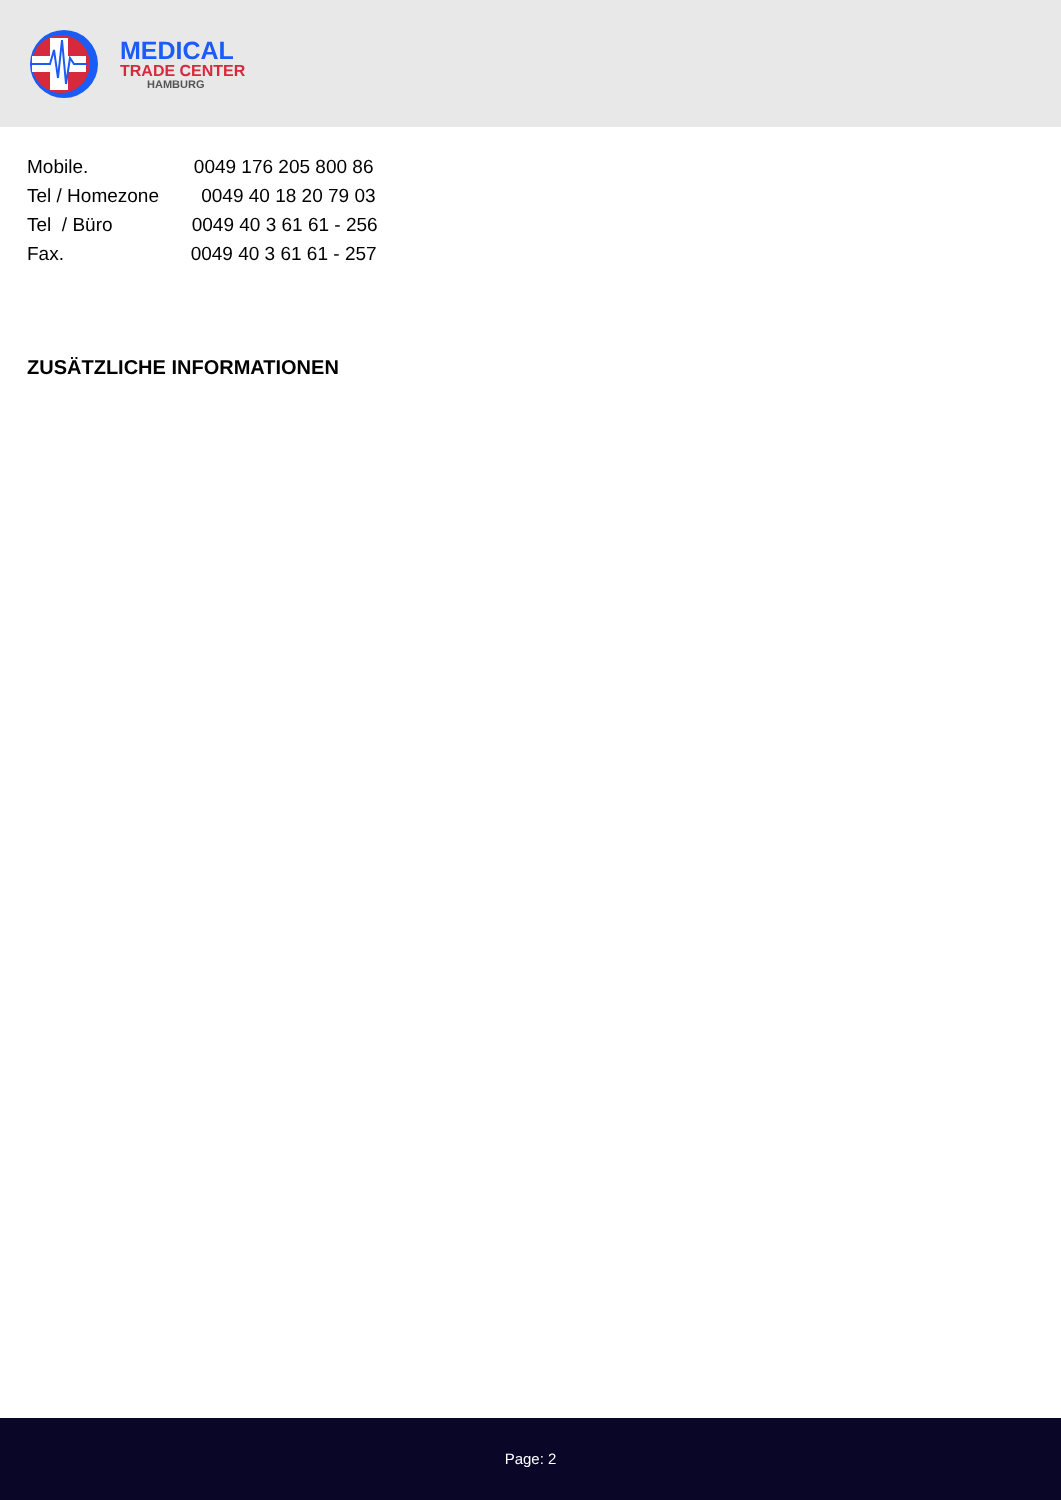MEDICAL
TRADE CENTER
HAMBURG
Mobile. 0049 176 205 800 86
Tel / Homezone 0049 40 18 20 79 03
Tel / Büro 0049 40 3 61 61 - 256
Fax. 0049 40 3 61 61 - 257
ZUSÄTZLICHE INFORMATIONEN
Page: 2